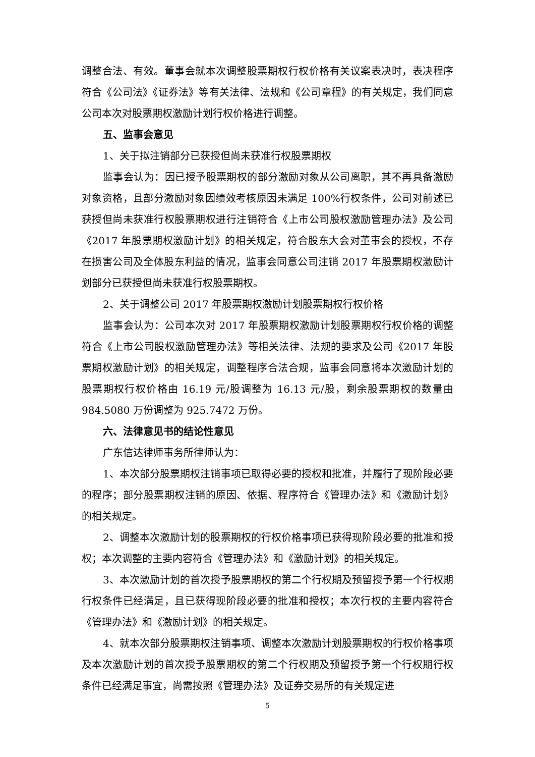调整合法、有效。董事会就本次调整股票期权行权价格有关议案表决时，表决程序符合《公司法》《证券法》等有关法律、法规和《公司章程》的有关规定，我们同意公司本次对股票期权激励计划行权价格进行调整。
五、监事会意见
1、关于拟注销部分已获授但尚未获准行权股票期权
监事会认为：因已授予股票期权的部分激励对象从公司离职，其不再具备激励对象资格，且部分激励对象因绩效考核原因未满足 100%行权条件，公司对前述已获授但尚未获准行权股票期权进行注销符合《上市公司股权激励管理办法》及公司《2017 年股票期权激励计划》的相关规定，符合股东大会对董事会的授权，不存在损害公司及全体股东利益的情况，监事会同意公司注销 2017 年股票期权激励计划部分已获授但尚未获准行权股票期权。
2、关于调整公司 2017 年股票期权激励计划股票期权行权价格
监事会认为：公司本次对 2017 年股票期权激励计划股票期权行权价格的调整符合《上市公司股权激励管理办法》等相关法律、法规的要求及公司《2017 年股票期权激励计划》的相关规定，调整程序合法合规，监事会同意将本次激励计划的股票期权行权价格由 16.19 元/股调整为 16.13 元/股，剩余股票期权的数量由 984.5080 万份调整为 925.7472 万份。
六、法律意见书的结论性意见
广东信达律师事务所律师认为：
1、本次部分股票期权注销事项已取得必要的授权和批准，并履行了现阶段必要的程序；部分股票期权注销的原因、依据、程序符合《管理办法》和《激励计划》的相关规定。
2、调整本次激励计划的股票期权的行权价格事项已获得现阶段必要的批准和授权；本次调整的主要内容符合《管理办法》和《激励计划》的相关规定。
3、本次激励计划的首次授予股票期权的第二个行权期及预留授予第一个行权期行权条件已经满足，且已获得现阶段必要的批准和授权；本次行权的主要内容符合《管理办法》和《激励计划》的相关规定。
4、就本次部分股票期权注销事项、调整本次激励计划股票期权的行权价格事项及本次激励计划的首次授予股票期权的第二个行权期及预留授予第一个行权期行权条件已经满足事宜，尚需按照《管理办法》及证券交易所的有关规定进
5